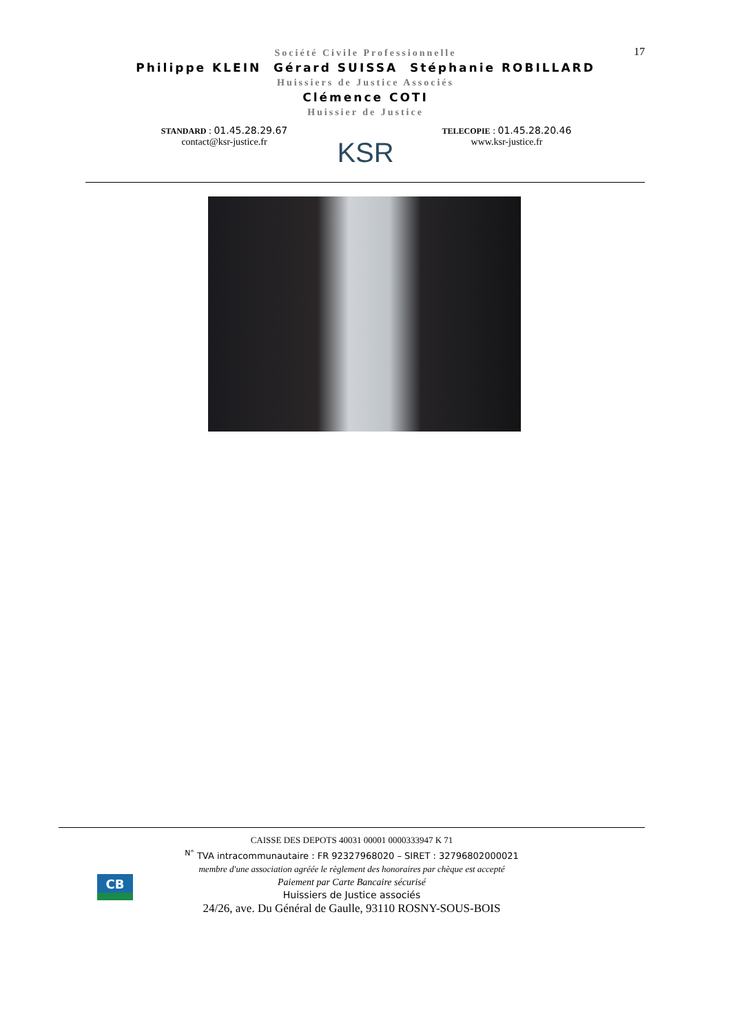17
Société Civile Professionnelle
Philippe KLEIN Gérard SUISSA Stéphanie ROBILLARD
Huissiers de Justice Associés
Clémence COTI
Huissier de Justice
STANDARD : 01.45.28.29.67
contact@ksr-justice.fr
KSR
TELECOPIE : 01.45.28.20.46
www.ksr-justice.fr
CB
CAISSE DES DEPOTS 40031 00001 0000333947 K 71
<sup>N°</sup> TVA intracommunautaire : FR 92327968020 – SIRET : 32796802000021
membre d'une association agréée le règlement des honoraires par chèque est accepté
Paiement par Carte Bancaire sécurisé
Huissiers de Justice associés
24/26, ave. Du Général de Gaulle, 93110 ROSNY-SOUS-BOIS